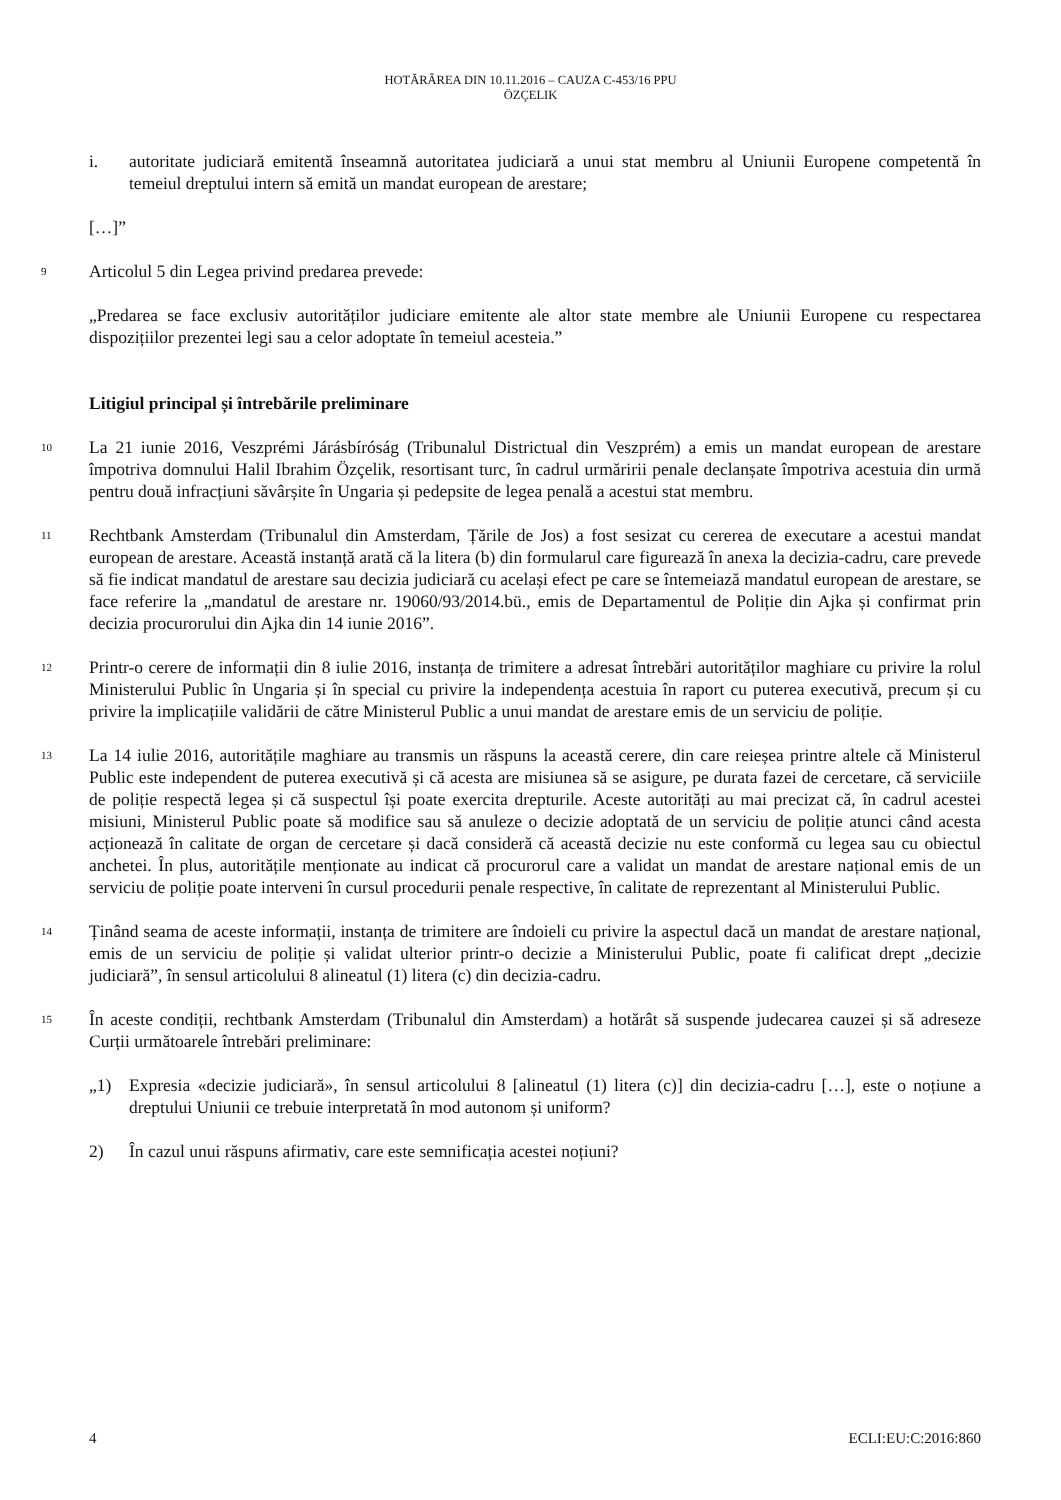HOTĂRÂREA DIN 10.11.2016 – CAUZA C-453/16 PPU
ÖZÇELIK
i. autoritate judiciară emitentă înseamnă autoritatea judiciară a unui stat membru al Uniunii Europene competentă în temeiul dreptului intern să emită un mandat european de arestare;
[…]”
9
Articolul 5 din Legea privind predarea prevede:
„Predarea se face exclusiv autorităților judiciare emitente ale altor state membre ale Uniunii Europene cu respectarea dispozițiilor prezentei legi sau a celor adoptate în temeiul acesteia.”
Litigiul principal și întrebările preliminare
10
La 21 iunie 2016, Veszprémi Járásbíróság (Tribunalul Districtual din Veszprém) a emis un mandat european de arestare împotriva domnului Halil Ibrahim Özçelik, resortisant turc, în cadrul urmăririi penale declanșate împotriva acestuia din urmă pentru două infracțiuni săvârșite în Ungaria și pedepsite de legea penală a acestui stat membru.
11
Rechtbank Amsterdam (Tribunalul din Amsterdam, Țările de Jos) a fost sesizat cu cererea de executare a acestui mandat european de arestare. Această instanță arată că la litera (b) din formularul care figurează în anexa la decizia-cadru, care prevede să fie indicat mandatul de arestare sau decizia judiciară cu același efect pe care se întemeiază mandatul european de arestare, se face referire la „mandatul de arestare nr. 19060/93/2014.bü., emis de Departamentul de Poliție din Ajka și confirmat prin decizia procurorului din Ajka din 14 iunie 2016”.
12
Printr-o cerere de informații din 8 iulie 2016, instanța de trimitere a adresat întrebări autorităților maghiare cu privire la rolul Ministerului Public în Ungaria și în special cu privire la independența acestuia în raport cu puterea executivă, precum și cu privire la implicațiile validării de către Ministerul Public a unui mandat de arestare emis de un serviciu de poliție.
13
La 14 iulie 2016, autoritățile maghiare au transmis un răspuns la această cerere, din care reieșea printre altele că Ministerul Public este independent de puterea executivă și că acesta are misiunea să se asigure, pe durata fazei de cercetare, că serviciile de poliție respectă legea și că suspectul își poate exercita drepturile. Aceste autorități au mai precizat că, în cadrul acestei misiuni, Ministerul Public poate să modifice sau să anuleze o decizie adoptată de un serviciu de poliție atunci când acesta acționează în calitate de organ de cercetare și dacă consideră că această decizie nu este conformă cu legea sau cu obiectul anchetei. În plus, autoritățile menționate au indicat că procurorul care a validat un mandat de arestare național emis de un serviciu de poliție poate interveni în cursul procedurii penale respective, în calitate de reprezentant al Ministerului Public.
14
Ținând seama de aceste informații, instanța de trimitere are îndoieli cu privire la aspectul dacă un mandat de arestare național, emis de un serviciu de poliție și validat ulterior printr-o decizie a Ministerului Public, poate fi calificat drept „decizie judiciară”, în sensul articolului 8 alineatul (1) litera (c) din decizia-cadru.
15
În aceste condiții, rechtbank Amsterdam (Tribunalul din Amsterdam) a hotărât să suspende judecarea cauzei și să adreseze Curții următoarele întrebări preliminare:
„1) Expresia «decizie judiciară», în sensul articolului 8 [alineatul (1) litera (c)] din decizia-cadru […], este o noțiune a dreptului Uniunii ce trebuie interpretată în mod autonom și uniform?
2) În cazul unui răspuns afirmativ, care este semnificația acestei noțiuni?
4 ECLI:EU:C:2016:860